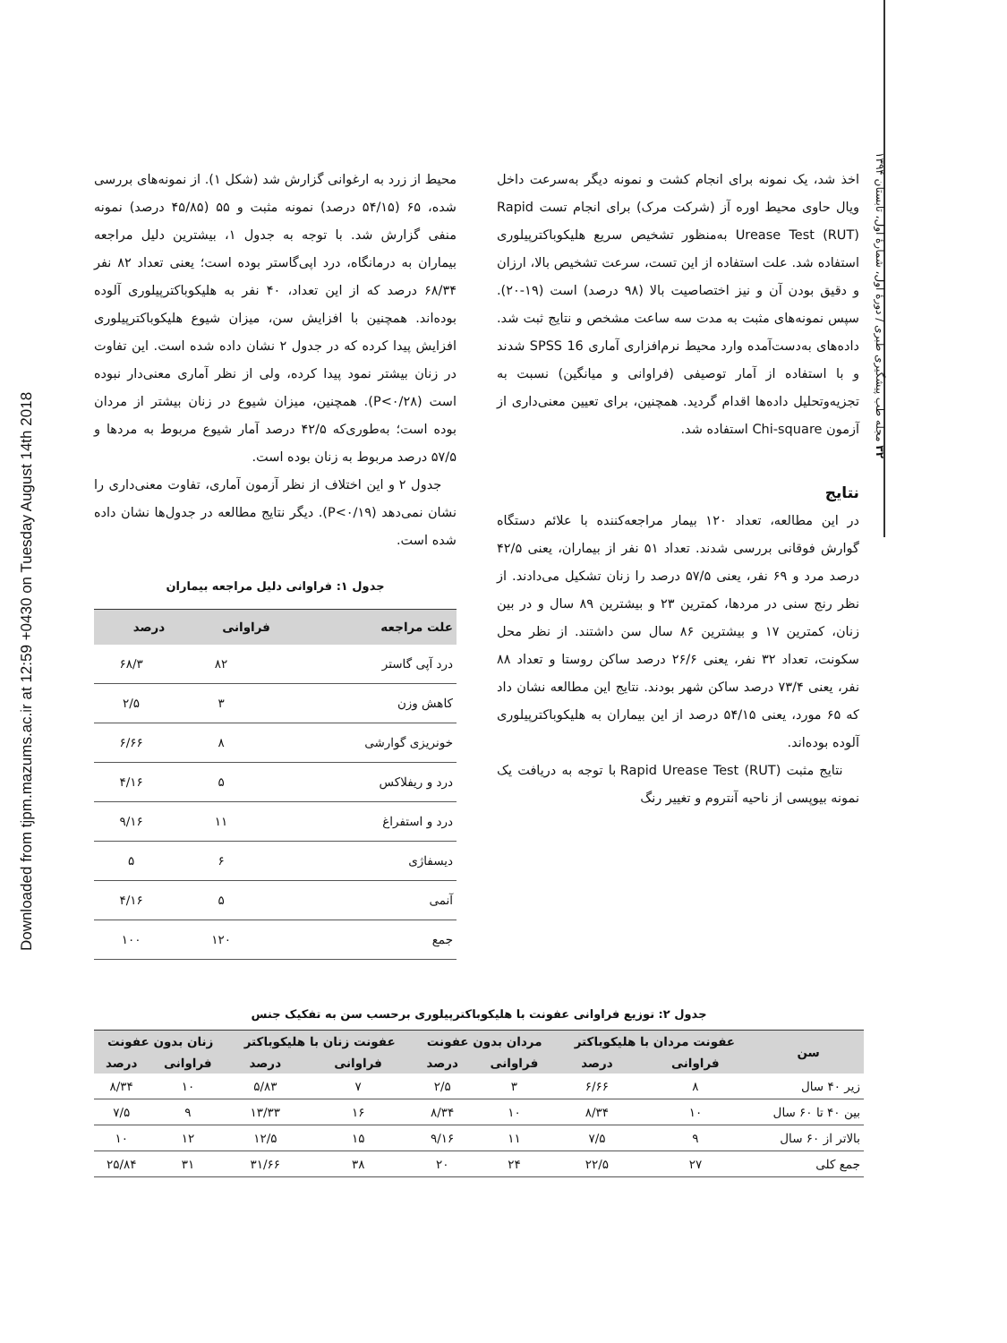Downloaded from tjpm.mazums.ac.ir at 12:59 +0430 on Tuesday August 14th 2018
۳۲ مجله طب پیشگیری طبری / دورهٔ اول، شمارهٔ اول، تابستان ۱۳۹۴
اخذ شد، یک نمونه برای انجام کشت و نمونه دیگر به‌سرعت داخل ویال حاوی محیط اوره آز (شرکت مرک) برای انجام تست Rapid Urease Test (RUT) به‌منظور تشخیص سریع هلیکوباکترپیلوری استفاده شد. علت استفاده از این تست، سرعت تشخیص بالا، ارزان و دقیق بودن آن و نیز اختصاصیت بالا (۹۸ درصد) است (۱۹-۲۰). سپس نمونه‌های مثبت به مدت سه ساعت مشخص و نتایج ثبت شد. داده‌های به‌دست‌آمده وارد محیط نرم‌افزاری آماری SPSS 16 شدند و با استفاده از آمار توصیفی (فراوانی و میانگین) نسبت به تجزیه‌وتحلیل داده‌ها اقدام گردید. همچنین، برای تعیین معنی‌داری از آزمون Chi-square استفاده شد.
نتایج
در این مطالعه، تعداد ۱۲۰ بیمار مراجعه‌کننده با علائم دستگاه گوارش فوقانی بررسی شدند. تعداد ۵۱ نفر از بیماران، یعنی ۴۲/۵ درصد مرد و ۶۹ نفر، یعنی ۵۷/۵ درصد را زنان تشکیل می‌دادند. از نظر رنج سنی در مردها، کمترین ۲۳ و بیشترین ۸۹ سال و در بین زنان، کمترین ۱۷ و بیشترین ۸۶ سال سن داشتند. از نظر محل سکونت، تعداد ۳۲ نفر، یعنی ۲۶/۶ درصد ساکن روستا و تعداد ۸۸ نفر، یعنی ۷۳/۴ درصد ساکن شهر بودند. نتایج این مطالعه نشان داد که ۶۵ مورد، یعنی ۵۴/۱۵ درصد از این بیماران به هلیکوباکترپیلوری آلوده بوده‌اند.
نتایج مثبت Rapid Urease Test (RUT) با توجه به دریافت یک نمونه بیوپسی از ناحیه آنتروم و تغییر رنگ
محیط از زرد به ارغوانی گزارش شد (شکل ۱). از نمونه‌های بررسی شده، ۶۵ (۵۴/۱۵ درصد) نمونه مثبت و ۵۵ (۴۵/۸۵ درصد) نمونه منفی گزارش شد. با توجه به جدول ۱، بیشترین دلیل مراجعه بیماران به درمانگاه، درد اپی‌گاستر بوده است؛ یعنی تعداد ۸۲ نفر ۶۸/۳۴ درصد که از این تعداد، ۴۰ نفر به هلیکوباکترپیلوری آلوده بوده‌اند. همچنین با افزایش سن، میزان شیوع هلیکوباکترپیلوری افزایش پیدا کرده که در جدول ۲ نشان داده شده است. این تفاوت در زنان بیشتر نمود پیدا کرده، ولی از نظر آماری معنی‌دار نبوده است (P<۰/۲۸). همچنین، میزان شیوع در زنان بیشتر از مردان بوده است؛ به‌طوری‌که ۴۲/۵ درصد آمار شیوع مربوط به مردها و ۵۷/۵ درصد مربوط به زنان بوده است.
جدول ۲ و این اختلاف از نظر آزمون آماری، تفاوت معنی‌داری را نشان نمی‌دهد (P<۰/۱۹). دیگر نتایج مطالعه در جدول‌ها نشان داده شده است.
جدول ۱: فراوانی دلیل مراجعه بیماران
| علت مراجعه | فراوانی | درصد |
| --- | --- | --- |
| درد آپی گاستر | ۸۲ | ۶۸/۳ |
| کاهش وزن | ۳ | ۲/۵ |
| خونریزی گوارشی | ۸ | ۶/۶۶ |
| درد و ریفلاکس | ۵ | ۴/۱۶ |
| درد و استفراغ | ۱۱ | ۹/۱۶ |
| دیسفاژی | ۶ | ۵ |
| آنمی | ۵ | ۴/۱۶ |
| جمع | ۱۲۰ | ۱۰۰ |
جدول ۲: توزیع فراوانی عفونت با هلیکوباکترپیلوری برحسب سن به تفکیک جنس
| سن | عفونت مردان با هلیکوباکتر | | مردان بدون عفونت | | عفونت زنان با هلیکوباکتر | | زنان بدون عفونت | |
| --- | --- | --- | --- | --- | --- | --- | --- | --- |
| | فراوانی | درصد | فراوانی | درصد | فراوانی | درصد | فراوانی | درصد |
| زیر ۴۰ سال | ۸ | ۶/۶۶ | ۳ | ۲/۵ | ۷ | ۵/۸۳ | ۱۰ | ۸/۳۴ |
| بین ۴۰ تا ۶۰ سال | ۱۰ | ۸/۳۴ | ۱۰ | ۸/۳۴ | ۱۶ | ۱۳/۳۳ | ۹ | ۷/۵ |
| بالاتر از ۶۰ سال | ۹ | ۷/۵ | ۱۱ | ۹/۱۶ | ۱۵ | ۱۲/۵ | ۱۲ | ۱۰ |
| جمع کلی | ۲۷ | ۲۲/۵ | ۲۴ | ۲۰ | ۳۸ | ۳۱/۶۶ | ۳۱ | ۲۵/۸۴ |